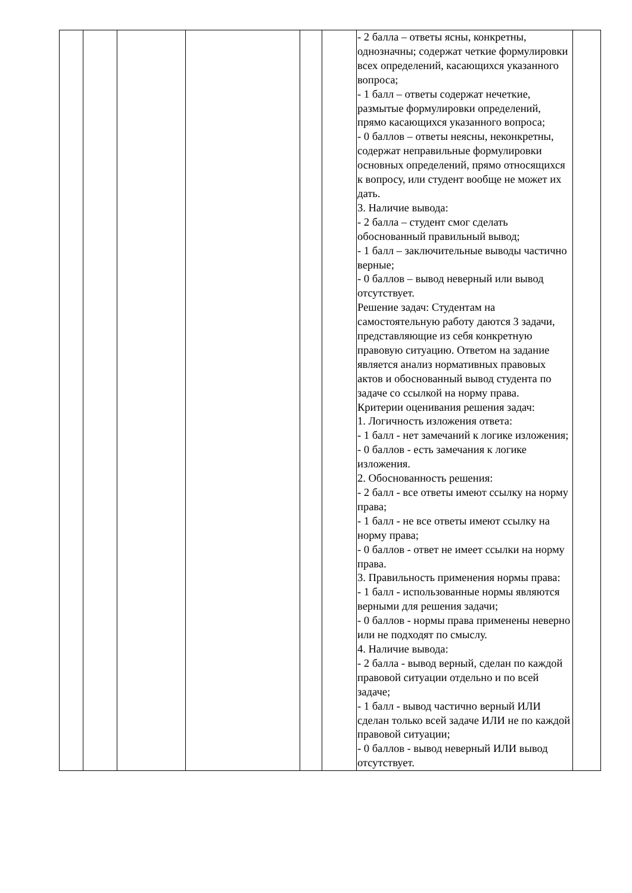| | | | | | | - 2 балла – ответы ясны, конкретны, однозначны; содержат четкие формулировки всех определений, касающихся указанного вопроса; - 1 балл – ответы содержат нечеткие, размытые формулировки определений, прямо касающихся указанного вопроса; - 0 баллов – ответы неясны, неконкретны, содержат неправильные формулировки основных определений, прямо относящихся к вопросу, или студент вообще не может их дать. 3. Наличие вывода: - 2 балла – студент смог сделать обоснованный правильный вывод; - 1 балл – заключительные выводы частично верные; - 0 баллов – вывод неверный или вывод отсутствует. Решение задач: Студентам на самостоятельную работу даются 3 задачи, представляющие из себя конкретную правовую ситуацию. Ответом на задание является анализ нормативных правовых актов и обоснованный вывод студента по задаче со ссылкой на норму права. Критерии оценивания решения задач: 1. Логичность изложения ответа: - 1 балл - нет замечаний к логике изложения; - 0 баллов - есть замечания к логике изложения. 2. Обоснованность решения: - 2 балл - все ответы имеют ссылку на норму права; - 1 балл - не все ответы имеют ссылку на норму права; - 0 баллов - ответ не имеет ссылки на норму права. 3. Правильность применения нормы права: - 1 балл - использованные нормы являются верными для решения задачи; - 0 баллов - нормы права применены неверно или не подходят по смыслу. 4. Наличие вывода: - 2 балла - вывод верный, сделан по каждой правовой ситуации отдельно и по всей задаче; - 1 балл - вывод частично верный ИЛИ сделан только всей задаче ИЛИ не по каждой правовой ситуации; - 0 баллов - вывод неверный ИЛИ вывод отсутствует. | |